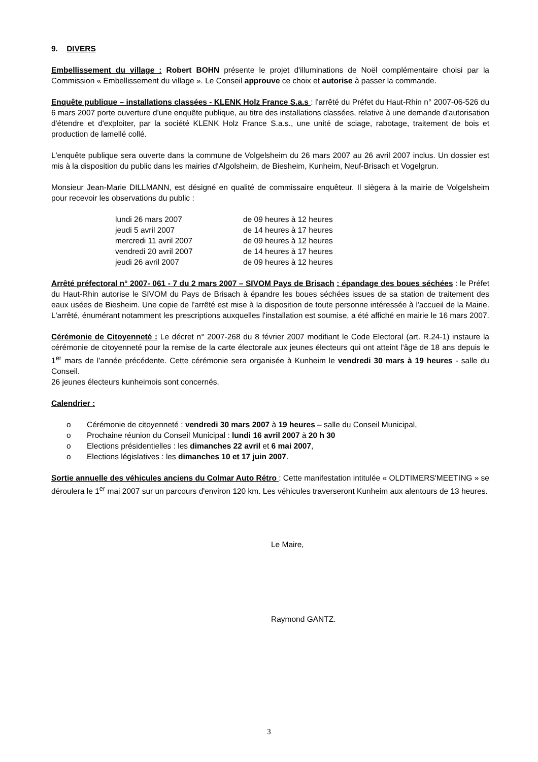9. DIVERS
Embellissement du village : Robert BOHN présente le projet d'illuminations de Noël complémentaire choisi par la Commission « Embellissement du village ». Le Conseil approuve ce choix et autorise à passer la commande.
Enquête publique – installations classées - KLENK Holz France S.a.s : l'arrêté du Préfet du Haut-Rhin n° 2007-06-526 du 6 mars 2007 porte ouverture d'une enquête publique, au titre des installations classées, relative à une demande d'autorisation d'étendre et d'exploiter, par la société KLENK Holz France S.a.s., une unité de sciage, rabotage, traitement de bois et production de lamellé collé.
L'enquête publique sera ouverte dans la commune de Volgelsheim du 26 mars 2007 au 26 avril 2007 inclus. Un dossier est mis à la disposition du public dans les mairies d'Algolsheim, de Biesheim, Kunheim, Neuf-Brisach et Vogelgrun.
Monsieur Jean-Marie DILLMANN, est désigné en qualité de commissaire enquêteur. Il siègera à la mairie de Volgelsheim pour recevoir les observations du public :
| lundi 26 mars 2007 | de 09 heures à 12 heures |
| jeudi 5 avril 2007 | de 14 heures à 17 heures |
| mercredi 11 avril 2007 | de 09 heures à 12 heures |
| vendredi 20 avril 2007 | de 14 heures à 17 heures |
| jeudi 26 avril 2007 | de 09 heures à 12 heures |
Arrêté préfectoral n° 2007- 061 - 7 du 2 mars 2007 – SIVOM Pays de Brisach : épandage des boues séchées : le Préfet du Haut-Rhin autorise le SIVOM du Pays de Brisach à épandre les boues séchées issues de sa station de traitement des eaux usées de Biesheim. Une copie de l'arrêté est mise à la disposition de toute personne intéressée à l'accueil de la Mairie. L'arrêté, énumérant notamment les prescriptions auxquelles l'installation est soumise, a été affiché en mairie le 16 mars 2007.
Cérémonie de Citoyenneté : Le décret n° 2007-268 du 8 février 2007 modifiant le Code Electoral (art. R.24-1) instaure la cérémonie de citoyenneté pour la remise de la carte électorale aux jeunes électeurs qui ont atteint l'âge de 18 ans depuis le 1<sup>er</sup> mars de l'année précédente. Cette cérémonie sera organisée à Kunheim le vendredi 30 mars à 19 heures - salle du Conseil.
26 jeunes électeurs kunheimois sont concernés.
Calendrier :
o Cérémonie de citoyenneté : vendredi 30 mars 2007 à 19 heures – salle du Conseil Municipal,
o Prochaine réunion du Conseil Municipal : lundi 16 avril 2007 à 20 h 30
o Elections présidentielles : les dimanches 22 avril et 6 mai 2007,
o Elections législatives : les dimanches 10 et 17 juin 2007.
Sortie annuelle des véhicules anciens du Colmar Auto Rétro : Cette manifestation intitulée « OLDTIMERS'MEETING » se déroulera le 1<sup>er</sup> mai 2007 sur un parcours d'environ 120 km. Les véhicules traverseront Kunheim aux alentours de 13 heures.
Le Maire,
Raymond GANTZ.
3